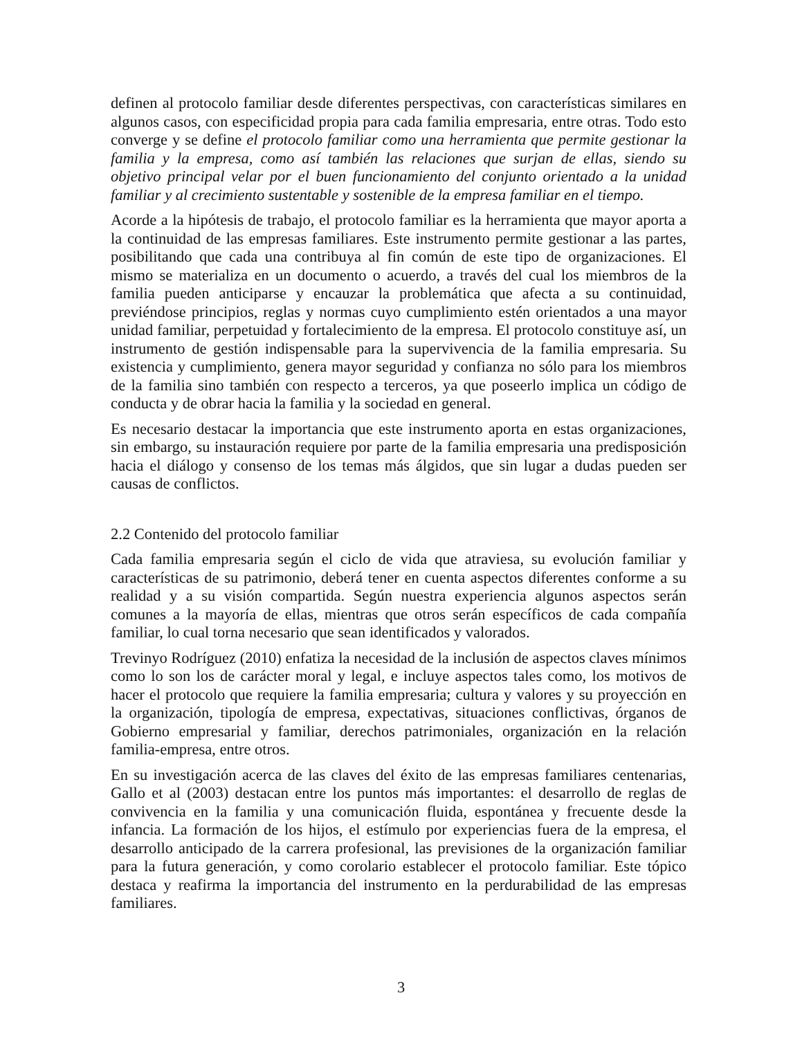definen al protocolo familiar desde diferentes perspectivas, con características similares en algunos casos, con especificidad propia para cada familia empresaria, entre otras. Todo esto converge y se define el protocolo familiar como una herramienta que permite gestionar la familia y la empresa, como así también las relaciones que surjan de ellas, siendo su objetivo principal velar por el buen funcionamiento del conjunto orientado a la unidad familiar y al crecimiento sustentable y sostenible de la empresa familiar en el tiempo.
Acorde a la hipótesis de trabajo, el protocolo familiar es la herramienta que mayor aporta a la continuidad de las empresas familiares. Este instrumento permite gestionar a las partes, posibilitando que cada una contribuya al fin común de este tipo de organizaciones. El mismo se materializa en un documento o acuerdo, a través del cual los miembros de la familia pueden anticiparse y encauzar la problemática que afecta a su continuidad, previéndose principios, reglas y normas cuyo cumplimiento estén orientados a una mayor unidad familiar, perpetuidad y fortalecimiento de la empresa. El protocolo constituye así, un instrumento de gestión indispensable para la supervivencia de la familia empresaria. Su existencia y cumplimiento, genera mayor seguridad y confianza no sólo para los miembros de la familia sino también con respecto a terceros, ya que poseerlo implica un código de conducta y de obrar hacia la familia y la sociedad en general.
Es necesario destacar la importancia que este instrumento aporta en estas organizaciones, sin embargo, su instauración requiere por parte de la familia empresaria una predisposición hacia el diálogo y consenso de los temas más álgidos, que sin lugar a dudas pueden ser causas de conflictos.
2.2 Contenido del protocolo familiar
Cada familia empresaria según el ciclo de vida que atraviesa, su evolución familiar y características de su patrimonio, deberá tener en cuenta aspectos diferentes conforme a su realidad y a su visión compartida. Según nuestra experiencia algunos aspectos serán comunes a la mayoría de ellas, mientras que otros serán específicos de cada compañía familiar, lo cual torna necesario que sean identificados y valorados.
Trevinyo Rodríguez (2010) enfatiza la necesidad de la inclusión de aspectos claves mínimos como lo son los de carácter moral y legal, e incluye aspectos tales como, los motivos de hacer el protocolo que requiere la familia empresaria; cultura y valores y su proyección en la organización, tipología de empresa, expectativas, situaciones conflictivas, órganos de Gobierno empresarial y familiar, derechos patrimoniales, organización en la relación familia-empresa, entre otros.
En su investigación acerca de las claves del éxito de las empresas familiares centenarias, Gallo et al (2003) destacan entre los puntos más importantes: el desarrollo de reglas de convivencia en la familia y una comunicación fluida, espontánea y frecuente desde la infancia. La formación de los hijos, el estímulo por experiencias fuera de la empresa, el desarrollo anticipado de la carrera profesional, las previsiones de la organización familiar para la futura generación, y como corolario establecer el protocolo familiar. Este tópico destaca y reafirma la importancia del instrumento en la perdurabilidad de las empresas familiares.
3